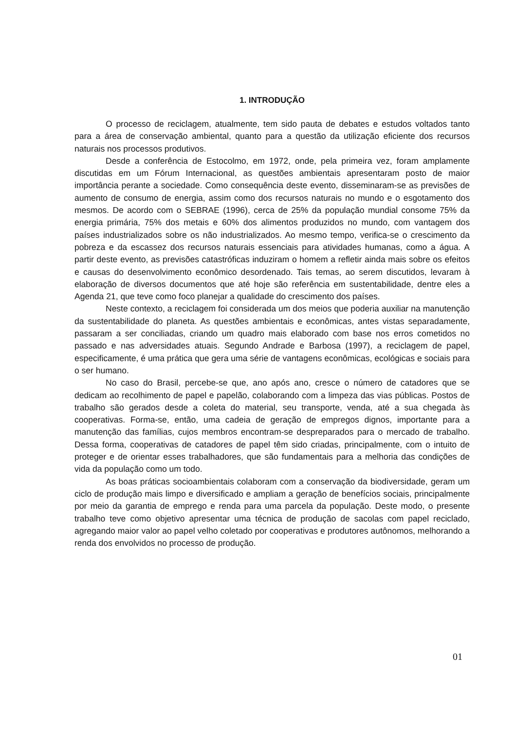1. INTRODUÇÃO
O processo de reciclagem, atualmente, tem sido pauta de debates e estudos voltados tanto para a área de conservação ambiental, quanto para a questão da utilização eficiente dos recursos naturais nos processos produtivos.
Desde a conferência de Estocolmo, em 1972, onde, pela primeira vez, foram amplamente discutidas em um Fórum Internacional, as questões ambientais apresentaram posto de maior importância perante a sociedade. Como consequência deste evento, disseminaram-se as previsões de aumento de consumo de energia, assim como dos recursos naturais no mundo e o esgotamento dos mesmos. De acordo com o SEBRAE (1996), cerca de 25% da população mundial consome 75% da energia primária, 75% dos metais e 60% dos alimentos produzidos no mundo, com vantagem dos países industrializados sobre os não industrializados. Ao mesmo tempo, verifica-se o crescimento da pobreza e da escassez dos recursos naturais essenciais para atividades humanas, como a água. A partir deste evento, as previsões catastróficas induziram o homem a refletir ainda mais sobre os efeitos e causas do desenvolvimento econômico desordenado. Tais temas, ao serem discutidos, levaram à elaboração de diversos documentos que até hoje são referência em sustentabilidade, dentre eles a Agenda 21, que teve como foco planejar a qualidade do crescimento dos países.
Neste contexto, a reciclagem foi considerada um dos meios que poderia auxiliar na manutenção da sustentabilidade do planeta. As questões ambientais e econômicas, antes vistas separadamente, passaram a ser conciliadas, criando um quadro mais elaborado com base nos erros cometidos no passado e nas adversidades atuais. Segundo Andrade e Barbosa (1997), a reciclagem de papel, especificamente, é uma prática que gera uma série de vantagens econômicas, ecológicas e sociais para o ser humano.
No caso do Brasil, percebe-se que, ano após ano, cresce o número de catadores que se dedicam ao recolhimento de papel e papelão, colaborando com a limpeza das vias públicas. Postos de trabalho são gerados desde a coleta do material, seu transporte, venda, até a sua chegada às cooperativas. Forma-se, então, uma cadeia de geração de empregos dignos, importante para a manutenção das famílias, cujos membros encontram-se despreparados para o mercado de trabalho. Dessa forma, cooperativas de catadores de papel têm sido criadas, principalmente, com o intuito de proteger e de orientar esses trabalhadores, que são fundamentais para a melhoria das condições de vida da população como um todo.
As boas práticas socioambientais colaboram com a conservação da biodiversidade, geram um ciclo de produção mais limpo e diversificado e ampliam a geração de benefícios sociais, principalmente por meio da garantia de emprego e renda para uma parcela da população. Deste modo, o presente trabalho teve como objetivo apresentar uma técnica de produção de sacolas com papel reciclado, agregando maior valor ao papel velho coletado por cooperativas e produtores autônomos, melhorando a renda dos envolvidos no processo de produção.
01